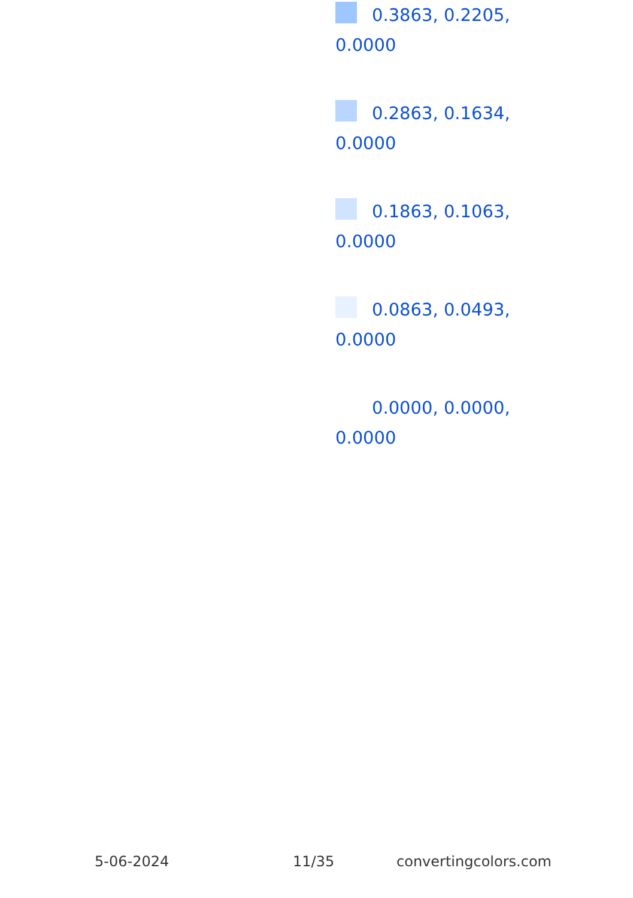0.3863, 0.2205, 0.0000
0.2863, 0.1634, 0.0000
0.1863, 0.1063, 0.0000
0.0863, 0.0493, 0.0000
0.0000, 0.0000, 0.0000
5-06-2024 11/35 convertingcolors.com